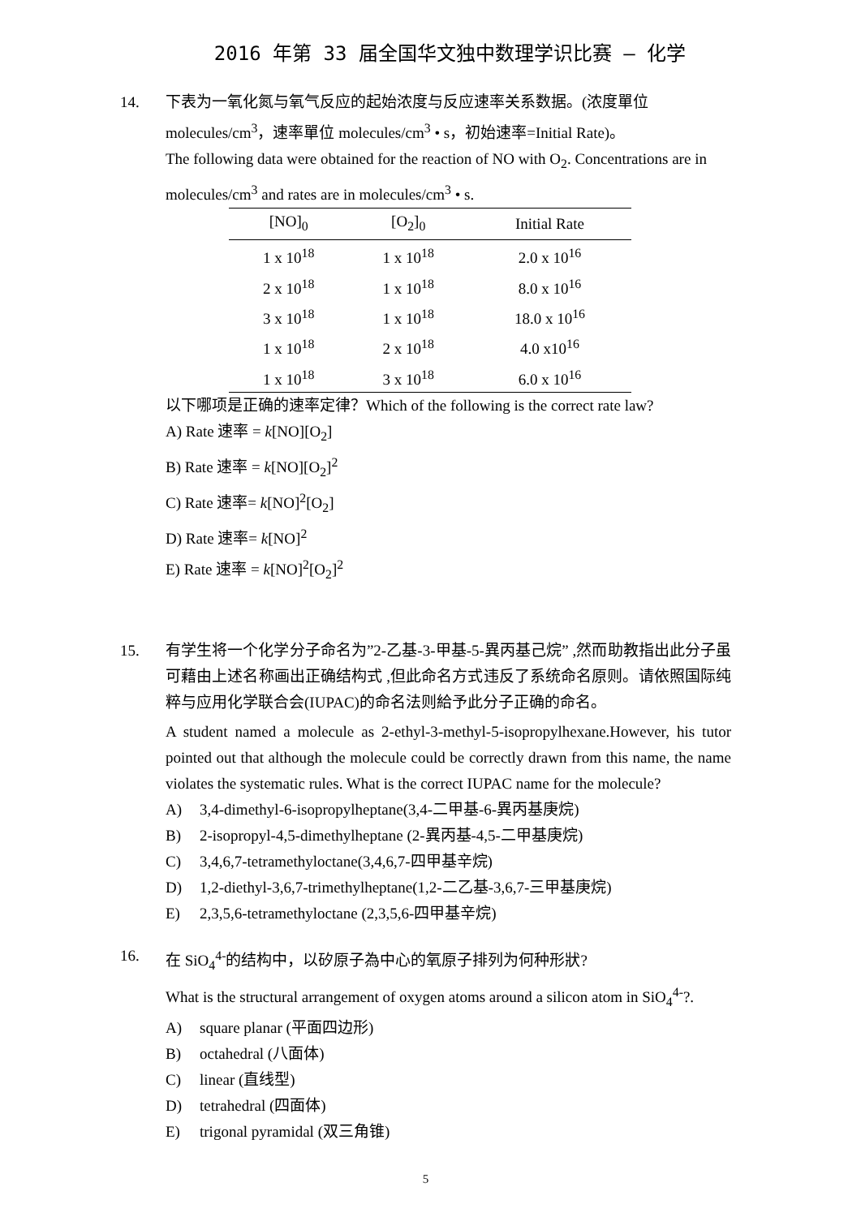2016 年第 33 届全国华文独中数理学识比赛 – 化学
14. 下表为一氧化氮与氧气反应的起始浓度与反应速率关系数据。(浓度單位 molecules/cm<sup>3</sup>，速率單位 molecules/cm<sup>3</sup> • s，初始速率=Initial Rate)。
The following data were obtained for the reaction of NO with O<sub>2</sub>. Concentrations are in molecules/cm<sup>3</sup> and rates are in molecules/cm<sup>3</sup> • s.
| [NO]<sub>0</sub> | [O<sub>2</sub>]<sub>0</sub> | Initial Rate |
| --- | --- | --- |
| 1 x 10<sup>18</sup> | 1 x 10<sup>18</sup> | 2.0 x 10<sup>16</sup> |
| 2 x 10<sup>18</sup> | 1 x 10<sup>18</sup> | 8.0 x 10<sup>16</sup> |
| 3 x 10<sup>18</sup> | 1 x 10<sup>18</sup> | 18.0 x 10<sup>16</sup> |
| 1 x 10<sup>18</sup> | 2 x 10<sup>18</sup> | 4.0 x10<sup>16</sup> |
| 1 x 10<sup>18</sup> | 3 x 10<sup>18</sup> | 6.0 x 10<sup>16</sup> |
以下哪项是正确的速率定律？Which of the following is the correct rate law?
A) Rate 速率 = k[NO][O<sub>2</sub>]
B) Rate 速率 = k[NO][O<sub>2</sub>]<sup>2</sup>
C) Rate 速率= k[NO]<sup>2</sup>[O<sub>2</sub>]
D) Rate 速率= k[NO]<sup>2</sup>
E) Rate 速率 = k[NO]<sup>2</sup>[O<sub>2</sub>]<sup>2</sup>
15. 有学生将一个化学分子命名为”2-乙基-3-甲基-5-異丙基己烷” ,然而助教指出此分子虽可藉由上述名称画出正确结构式 ,但此命名方式违反了系统命名原则。请依照国际纯粹与应用化学联合会(IUPAC)的命名法则給予此分子正确的命名。
A student named a molecule as 2-ethyl-3-methyl-5-isopropylhexane.However, his tutor pointed out that although the molecule could be correctly drawn from this name, the name violates the systematic rules. What is the correct IUPAC name for the molecule?
A) 3,4-dimethyl-6-isopropylheptane(3,4-二甲基-6-異丙基庚烷)
B) 2-isopropyl-4,5-dimethylheptane (2-異丙基-4,5-二甲基庚烷)
C) 3,4,6,7-tetramethyloctane(3,4,6,7-四甲基辛烷)
D) 1,2-diethyl-3,6,7-trimethylheptane(1,2-二乙基-3,6,7-三甲基庚烷)
E) 2,3,5,6-tetramethyloctane (2,3,5,6-四甲基辛烷)
16. 在 SiO<sub>4</sub><sup>4-</sup>的结构中，以矽原子為中心的氧原子排列为何种形狀?
What is the structural arrangement of oxygen atoms around a silicon atom in SiO<sub>4</sub><sup>4-</sup>?.
A) square planar (平面四边形)
B) octahedral (八面体)
C) linear (直线型)
D) tetrahedral (四面体)
E) trigonal pyramidal (双三角锥)
5